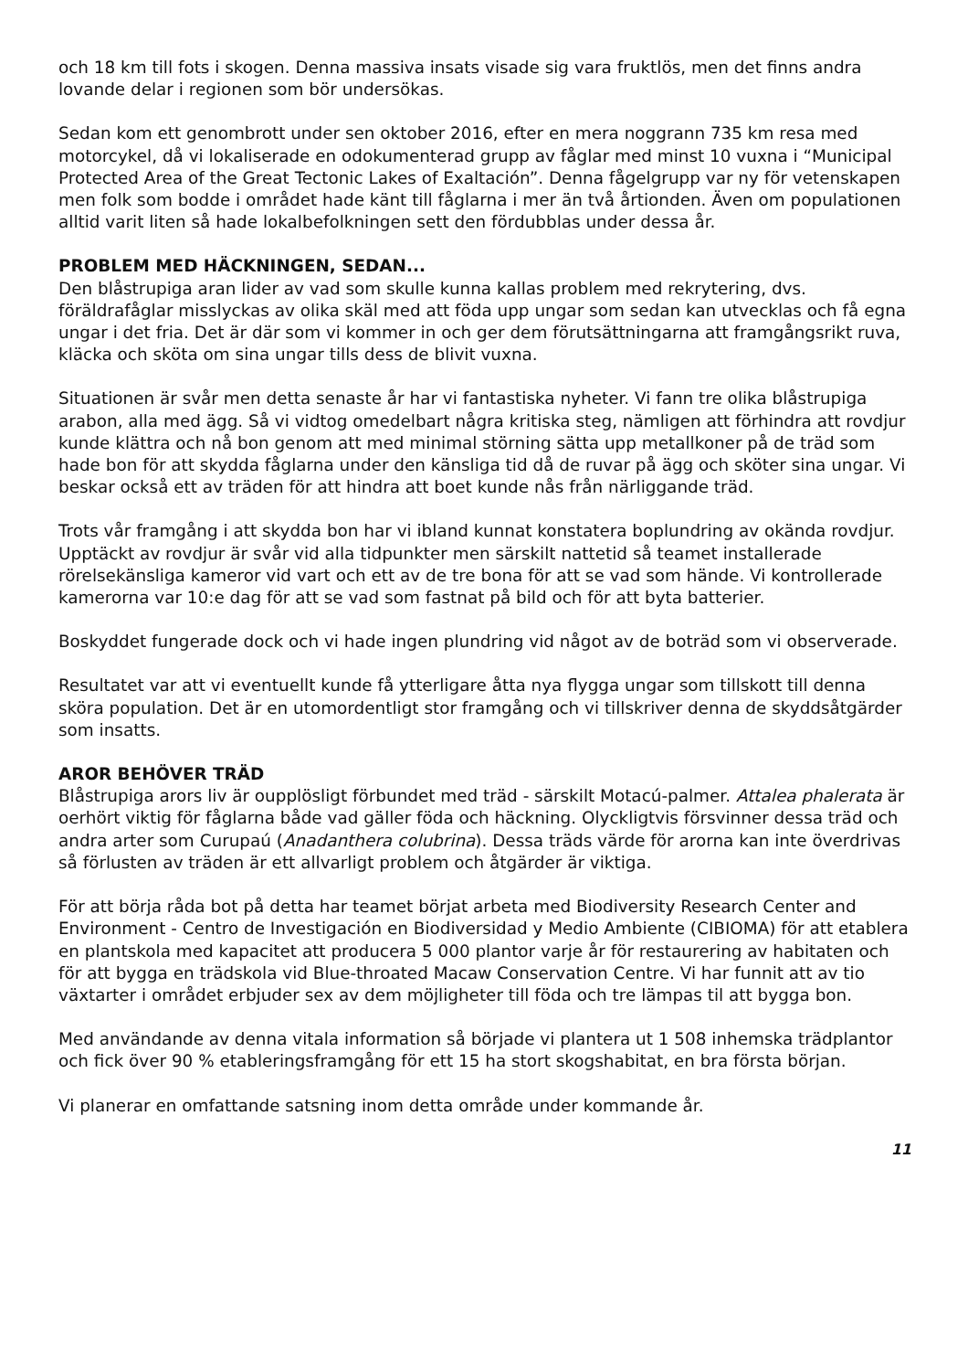och 18 km till fots i skogen. Denna massiva insats visade sig vara fruktlös, men det finns andra lovande delar i regionen som bör undersökas.
Sedan kom ett genombrott under sen oktober 2016, efter en mera noggrann 735 km resa med motorcykel, då vi lokaliserade en odokumenterad grupp av fåglar med minst 10 vuxna i “Municipal Protected Area of the Great Tectonic Lakes of Exaltación”. Denna fågelgrupp var ny för vetenskapen men folk som bodde i området hade känt till fåglarna i mer än två årtionden. Även om populationen alltid varit liten så hade lokalbefolkningen sett den fördubblas under dessa år.
PROBLEM MED HÄCKNINGEN, SEDAN...
Den blåstrupiga aran lider av vad som skulle kunna kallas problem med rekrytering, dvs. föräldrafåglar misslyckas av olika skäl med att föda upp ungar som sedan kan utvecklas och få egna ungar i det fria. Det är där som vi kommer in och ger dem förutsättningarna att framgångsrikt ruva, kläcka och sköta om sina ungar tills dess de blivit vuxna.
Situationen är svår men detta senaste år har vi fantastiska nyheter. Vi fann tre olika blåstrupiga arabon, alla med ägg. Så vi vidtog omedelbart några kritiska steg, nämligen att förhindra att rovdjur kunde klättra och nå bon genom att med minimal störning sätta upp metallkoner på de träd som hade bon för att skydda fåglarna under den känsliga tid då de ruvar på ägg och sköter sina ungar. Vi beskar också ett av träden för att hindra att boet kunde nås från närliggande träd.
Trots vår framgång i att skydda bon har vi ibland kunnat konstatera boplundring av okända rovdjur. Upptäckt av rovdjur är svår vid alla tidpunkter men särskilt nattetid så teamet installerade rörelsekänsliga kameror vid vart och ett av de tre bona för att se vad som hände. Vi kontrollerade kamerorna var 10:e dag för att se vad som fastnat på bild och för att byta batterier.
Boskyddet fungerade dock och vi hade ingen plundring vid något av de boträd som vi observerade.
Resultatet var att vi eventuellt kunde få ytterligare åtta nya flygga ungar som tillskott till denna sköra population. Det är en utomordentligt stor framgång och vi tillskriver denna de skyddsåtgärder som insatts.
AROR BEHÖVER TRÄD
Blåstrupiga arors liv är oupplösligt förbundet med träd - särskilt Motacú-palmer. Attalea phalerata är oerhört viktig för fåglarna både vad gäller föda och häckning. Olyckligtvis försvinner dessa träd och andra arter som Curupaú (Anadanthera colubrina). Dessa träds värde för arorna kan inte överdrivas så förlusten av träden är ett allvarligt problem och åtgärder är viktiga.
För att börja råda bot på detta har teamet börjat arbeta med Biodiversity Research Center and Environment - Centro de Investigación en Biodiversidad y Medio Ambiente (CIBIOMA) för att etablera en plantskola med kapacitet att producera 5 000 plantor varje år för restaurering av habitaten och för att bygga en trädskola vid Blue-throated Macaw Conservation Centre. Vi har funnit att av tio växtarter i området erbjuder sex av dem möjligheter till föda och tre lämpas til att bygga bon.
Med användande av denna vitala information så började vi plantera ut 1 508 inhemska trädplantor och fick över 90 % etableringsframgång för ett 15 ha stort skogshabitat, en bra första början.
Vi planerar en omfattande satsning inom detta område under kommande år.
11